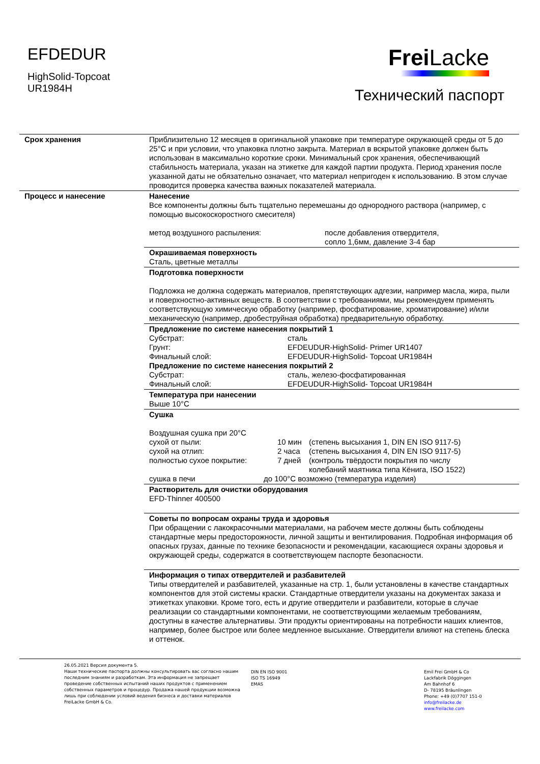EFDEDUR
HighSolid-Topcoat
UR1984H
Frei Lacke
Технический паспорт
| Срок хранения | Приблизительно 12 месяцев в оригинальной упаковке при температуре окружающей среды от 5 до 25°C и при условии, что упаковка плотно закрыта. Материал в вскрытой упаковке должен быть использован в максимально короткие сроки. Минимальный срок хранения, обеспечивающий стабильность материала, указан на этикетке для каждой партии продукта. Период хранения после указанной даты не обязательно означает, что материал непригоден к использованию. В этом случае проводится проверка качества важных показателей материала. |
| Процесс и нанесение | Нанесение Все компоненты должны быть тщательно перемешаны до однородного раствора (например, с помощью высокоскоростного смесителя) метод воздушного распыления: после добавления отвердителя, сопло 1,6мм, давление 3-4 бар |
| | Окрашиваемая поверхность Сталь, цветные металлы |
| | Подготовка поверхности Подложка не должна содержать материалов, препятствующих адгезии, например масла, жира, пыли и поверхностно-активных веществ. В соответствии с требованиями, мы рекомендуем применять соответствующую химическую обработку (например, фосфатирование, хроматирование) и/или механическую (например, дробеструйная обработка) предварительную обработку. |
| | Предложение по системе нанесения покрытий 1 Субстрат: сталь Грунт: EFDEUDUR-HighSolid- Primer UR1407 Финальный слой: EFDEUDUR-HighSolid- Topcoat UR1984H Предложение по системе нанесения покрытий 2 Субстрат: сталь, железо-фосфатированная Финальный слой: EFDEUDUR-HighSolid- Topcoat UR1984H |
| | Температура при нанесении Выше 10°C |
| | Сушка Воздушная сушка при 20°C сухой от пыли: 10 мин (степень высыхания 1, DIN EN ISO 9117-5) сухой на отлип: 2 часа (степень высыхания 4, DIN EN ISO 9117-5) полностью сухое покрытие: 7 дней (контроль твёрдости покрытия по числу колебаний маятника типа Кёнига, ISO 1522) сушка в печи до 100°C возможно (температура изделия) |
| | Растворитель для очистки оборудования EFD-Thinner 400500 |
| | Советы по вопросам охраны труда и здоровья При обращении с лакокрасочными материалами, на рабочем месте должны быть соблюдены стандартные меры предосторожности, личной защиты и вентилирования. Подробная информация об опасных грузах, данные по технике безопасности и рекомендации, касающиеся охраны здоровья и окружающей среды, содержатся в соответствующем паспорте безопасности. |
| | Информация о типах отвердителей и разбавителей Типы отвердителей и разбавителей, указанные на стр. 1, были установлены в качестве стандартных компонентов для этой системы краски. Стандартные отвердители указаны на документах заказа и этикетках упаковки. Кроме того, есть и другие отвердители и разбавители, которые в случае реализации со стандартными компонентами, не соответствующими желаемым требованиям, доступны в качестве альтернативы. Эти продукты ориентированы на потребности наших клиентов, например, более быстрое или более медленное высыхание. Отвердители влияют на степень блеска и оттенок. |
26.05.2021 Версия документа 5.
Наши технические паспорта должны консультировать вас согласно нашим последним знаниям и разработкам. Эта информация не запрещает проведение собственных испытаний наших продуктов с применением собственных параметров и процедур. Продажа нашей продукции возможна лишь при соблюдении условий ведения бизнеса и доставки материалов FreiLacke GmbH & Co.
DIN EN ISO 9001
ISO TS 16949
EMAS
Emil Frei GmbH & Co
Lackfabrik Döggingen
Am Bahnhof 6
D- 78195 Bräunlingen
Phone: +49 (0)7707 151-0
info@freilacke.de
www.freilacke.com